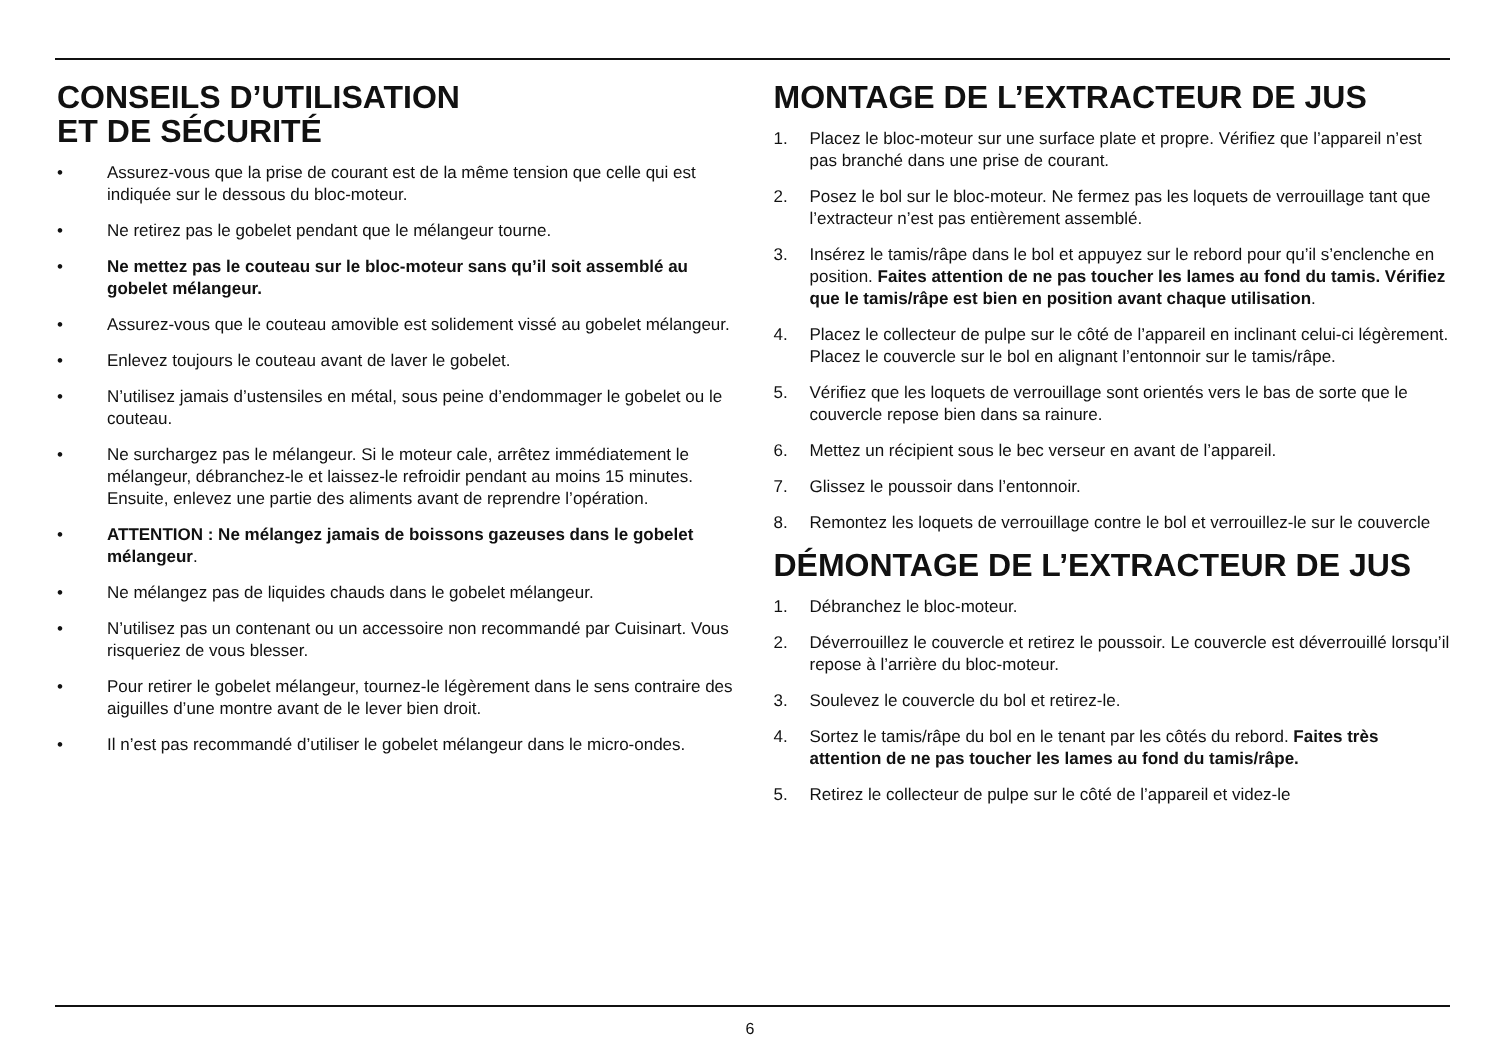CONSEILS D’UTILISATION
ET DE SÉCURITÉ
• Assurez-vous que la prise de courant est de la même tension que celle qui est indiquée sur le dessous du bloc-moteur.
• Ne retirez pas le gobelet pendant que le mélangeur tourne.
• Ne mettez pas le couteau sur le bloc-moteur sans qu’il soit assemblé au gobelet mélangeur.
• Assurez-vous que le couteau amovible est solidement vissé au gobelet mélangeur.
• Enlevez toujours le couteau avant de laver le gobelet.
• N’utilisez jamais d’ustensiles en métal, sous peine d’endommager le gobelet ou le couteau.
• Ne surchargez pas le mélangeur. Si le moteur cale, arrêtez immédiatement le mélangeur, débranchez-le et laissez-le refroidir pendant au moins 15 minutes. Ensuite, enlevez une partie des aliments avant de reprendre l’opération.
• ATTENTION : Ne mélangez jamais de boissons gazeuses dans le gobelet mélangeur.
• Ne mélangez pas de liquides chauds dans le gobelet mélangeur.
• N’utilisez pas un contenant ou un accessoire non recommandé par Cuisinart. Vous risqueriez de vous blesser.
• Pour retirer le gobelet mélangeur, tournez-le légèrement dans le sens contraire des aiguilles d’une montre avant de le lever bien droit.
• Il n’est pas recommandé d’utiliser le gobelet mélangeur dans le micro-ondes.
MONTAGE DE L’EXTRACTEUR DE JUS
1. Placez le bloc-moteur sur une surface plate et propre. Vérifiez que l’appareil n’est pas branché dans une prise de courant.
2. Posez le bol sur le bloc-moteur. Ne fermez pas les loquets de verrouillage tant que l’extracteur n’est pas entièrement assemblé.
3. Insérez le tamis/râpe dans le bol et appuyez sur le rebord pour qu’il s’enclenche en position. Faites attention de ne pas toucher les lames au fond du tamis. Vérifiez que le tamis/râpe est bien en position avant chaque utilisation.
4. Placez le collecteur de pulpe sur le côté de l’appareil en inclinant celui-ci légèrement. Placez le couvercle sur le bol en alignant l’entonnoir sur le tamis/râpe.
5. Vérifiez que les loquets de verrouillage sont orientés vers le bas de sorte que le couvercle repose bien dans sa rainure.
6. Mettez un récipient sous le bec verseur en avant de l’appareil.
7. Glissez le poussoir dans l’entonnoir.
8. Remontez les loquets de verrouillage contre le bol et verrouillez-le sur le couvercle
DÉMONTAGE DE L’EXTRACTEUR DE JUS
1. Débranchez le bloc-moteur.
2. Déverrouillez le couvercle et retirez le poussoir. Le couvercle est déverrouillé lorsqu’il repose à l’arrière du bloc-moteur.
3. Soulevez le couvercle du bol et retirez-le.
4. Sortez le tamis/râpe du bol en le tenant par les côtés du rebord. Faites très attention de ne pas toucher les lames au fond du tamis/râpe.
5. Retirez le collecteur de pulpe sur le côté de l’appareil et videz-le
6